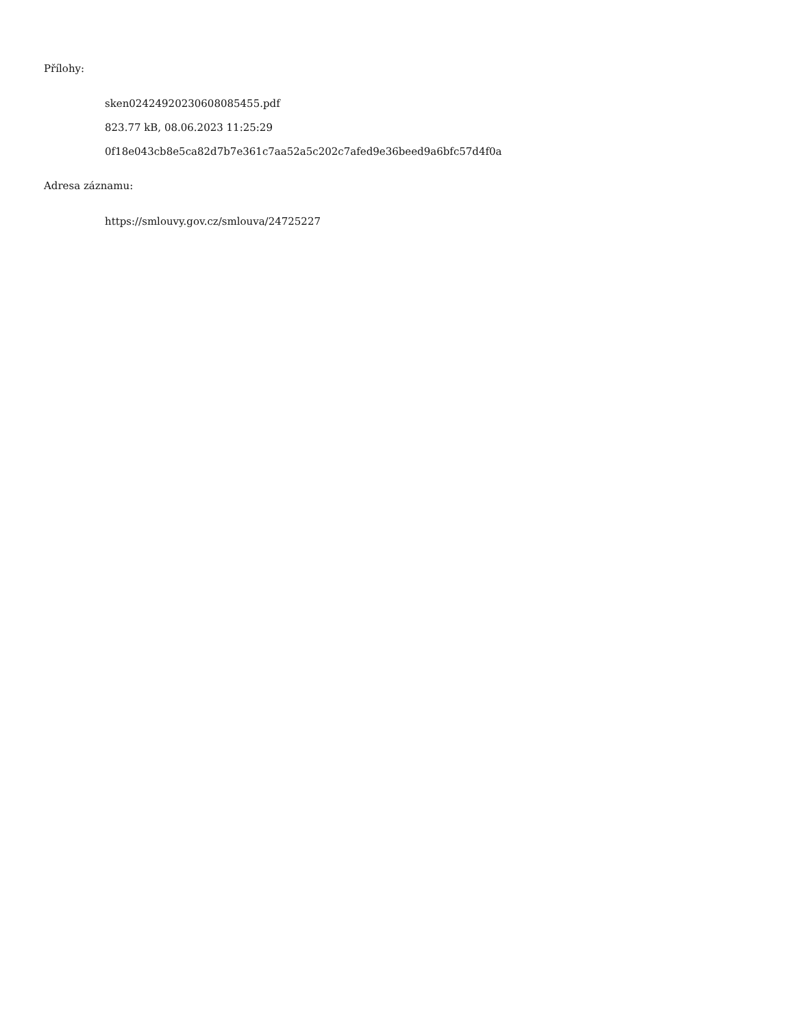Přílohy:
sken02424920230608085455.pdf
823.77 kB, 08.06.2023 11:25:29
0f18e043cb8e5ca82d7b7e361c7aa52a5c202c7afed9e36beed9a6bfc57d4f0a
Adresa záznamu:
https://smlouvy.gov.cz/smlouva/24725227